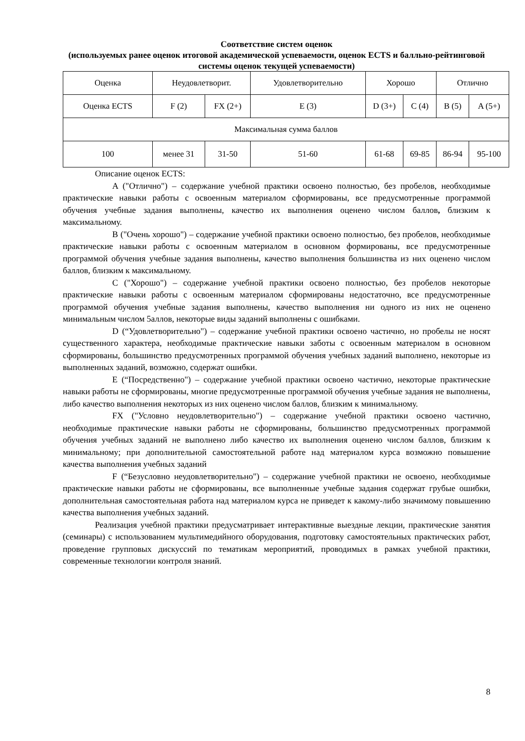Соответствие систем оценок
(используемых ранее оценок итоговой академической успеваемости, оценок ECTS и балльно-рейтинговой системы оценок текущей успеваемости)
| Оценка | Неудовлетворит. | | Удовлетворительно | Хорошо | | Отлично | |
| Оценка ECTS | F (2) | FX (2+) | E (3) | D (3+) | C (4) | B (5) | A (5+) |
| Максимальная сумма баллов | | | | | | | |
| 100 | менее 31 | 31-50 | 51-60 | 61-68 | 69-85 | 86-94 | 95-100 |
Описание оценок ECTS:
A ("Отлично") – содержание учебной практики освоено полностью, без пробелов, необходимые практические навыки работы с освоенным материалом сформированы, все предусмотренные программой обучения учебные задания выполнены, качество их выполнения оценено числом баллов, близким к максимальному.
B ("Очень хорошо") – содержание учебной практики освоено полностью, без пробелов, необходимые практические навыки работы с освоенным материалом в основном формированы, все предусмотренные программой обучения учебные задания выполнены, качество выполнения большинства из них оценено числом баллов, близким к максимальному.
C ("Хорошо") – содержание учебной практики освоено полностью, без пробелов некоторые практические навыки работы с освоенным материалом сформированы недостаточно, все предусмотренные программой обучения учебные задания выполнены, качество выполнения ни одного из них не оценено минимальным числом 5аллов, некоторые виды заданий выполнены с ошибками.
D (“Удовлетворительно") – содержание учебной практики освоено частично, но пробелы не носят существенного характера, необходимые практические навыки заботы с освоенным материалом в основном сформированы, большинство предусмотренных программой обучения учебных заданий выполнено, некоторые из выполненных заданий, возможно, содержат ошибки.
E (“Посредственно") – содержание учебной практики освоено частично, некоторые практические навыки работы не сформированы, многие предусмотренные программой обучения учебные задания не выполнены, либо качество выполнения некоторых из них оценено числом баллов, близким к минимальному.
FX ("Условно неудовлетворительно") – содержание учебной практики освоено частично, необходимые практические навыки работы не сформированы, большинство предусмотренных программой обучения учебных заданий не выполнено либо качество их выполнения оценено числом баллов, близким к минимальному; при дополнительной самостоятельной работе над материалом курса возможно повышение качества выполнения учебных заданий
F (“Безусловно неудовлетворительно") – содержание учебной практики не освоено, необходимые практические навыки работы не сформированы, все выполненные учебные задания содержат грубые ошибки, дополнительная самостоятельная работа над материалом курса не приведет к какому-либо значимому повышению качества выполнения учебных заданий.
Реализация учебной практики предусматривает интерактивные выездные лекции, практические занятия (семинары) с использованием мультимедийного оборудования, подготовку самостоятельных практических работ, проведение групповых дискуссий по тематикам мероприятий, проводимых в рамках учебной практики, современные технологии контроля знаний.
8